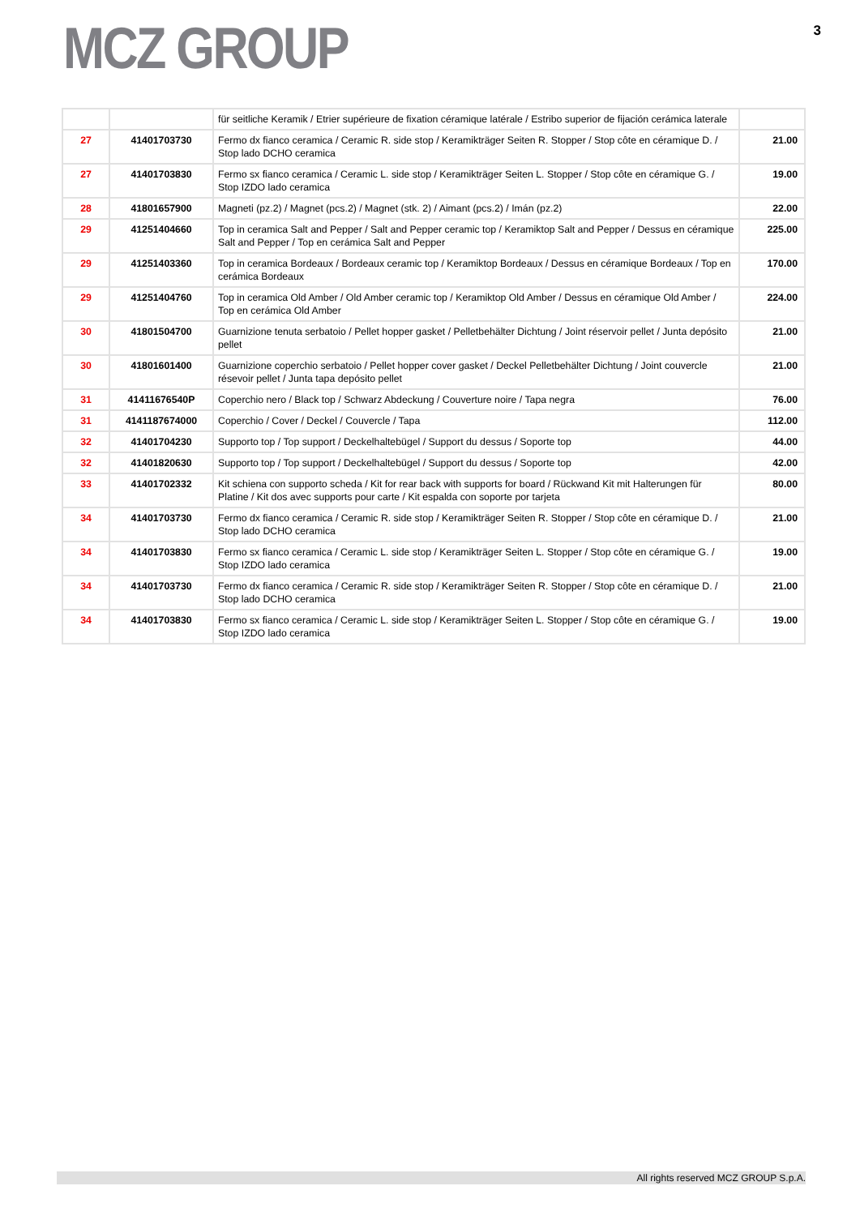MCZ GROUP
3
| | | für seitliche Keramik / Etrier supérieure de fixation céramique latérale / Estribo superior de fijación cerámica laterale | |
| 27 | 41401703730 | Fermo dx fianco ceramica / Ceramic R. side stop / Keramikträger Seiten R. Stopper / Stop côte en céramique D. / Stop lado DCHO ceramica | 21.00 |
| 27 | 41401703830 | Fermo sx fianco ceramica / Ceramic L. side stop / Keramikträger Seiten L. Stopper / Stop côte en céramique G. / Stop IZDO lado ceramica | 19.00 |
| 28 | 41801657900 | Magneti (pz.2) / Magnet (pcs.2) / Magnet (stk. 2) / Aimant (pcs.2) / Imán (pz.2) | 22.00 |
| 29 | 41251404660 | Top in ceramica Salt and Pepper / Salt and Pepper ceramic top / Keramiktop Salt and Pepper / Dessus en céramique Salt and Pepper / Top en cerámica Salt and Pepper | 225.00 |
| 29 | 41251403360 | Top in ceramica Bordeaux / Bordeaux ceramic top / Keramiktop Bordeaux / Dessus en céramique Bordeaux / Top en cerámica Bordeaux | 170.00 |
| 29 | 41251404760 | Top in ceramica Old Amber / Old Amber ceramic top / Keramiktop Old Amber / Dessus en céramique Old Amber / Top en cerámica Old Amber | 224.00 |
| 30 | 41801504700 | Guarnizione tenuta serbatoio / Pellet hopper gasket / Pelletbehälter Dichtung / Joint réservoir pellet / Junta depósito pellet | 21.00 |
| 30 | 41801601400 | Guarnizione coperchio serbatoio / Pellet hopper cover gasket / Deckel Pelletbehälter Dichtung / Joint couvercle résevoir pellet / Junta tapa depósito pellet | 21.00 |
| 31 | 41411676540P | Coperchio nero / Black top / Schwarz Abdeckung / Couverture noire / Tapa negra | 76.00 |
| 31 | 4141187674000 | Coperchio / Cover / Deckel / Couvercle / Tapa | 112.00 |
| 32 | 41401704230 | Supporto top / Top support / Deckelhaltebügel / Support du dessus / Soporte top | 44.00 |
| 32 | 41401820630 | Supporto top / Top support / Deckelhaltebügel / Support du dessus / Soporte top | 42.00 |
| 33 | 41401702332 | Kit schiena con supporto scheda / Kit for rear back with supports for board / Rückwand Kit mit Halterungen für Platine / Kit dos avec supports pour carte / Kit espalda con soporte por tarjeta | 80.00 |
| 34 | 41401703730 | Fermo dx fianco ceramica / Ceramic R. side stop / Keramikträger Seiten R. Stopper / Stop côte en céramique D. / Stop lado DCHO ceramica | 21.00 |
| 34 | 41401703830 | Fermo sx fianco ceramica / Ceramic L. side stop / Keramikträger Seiten L. Stopper / Stop côte en céramique G. / Stop IZDO lado ceramica | 19.00 |
| 34 | 41401703730 | Fermo dx fianco ceramica / Ceramic R. side stop / Keramikträger Seiten R. Stopper / Stop côte en céramique D. / Stop lado DCHO ceramica | 21.00 |
| 34 | 41401703830 | Fermo sx fianco ceramica / Ceramic L. side stop / Keramikträger Seiten L. Stopper / Stop côte en céramique G. / Stop IZDO lado ceramica | 19.00 |
All rights reserved MCZ GROUP S.p.A.